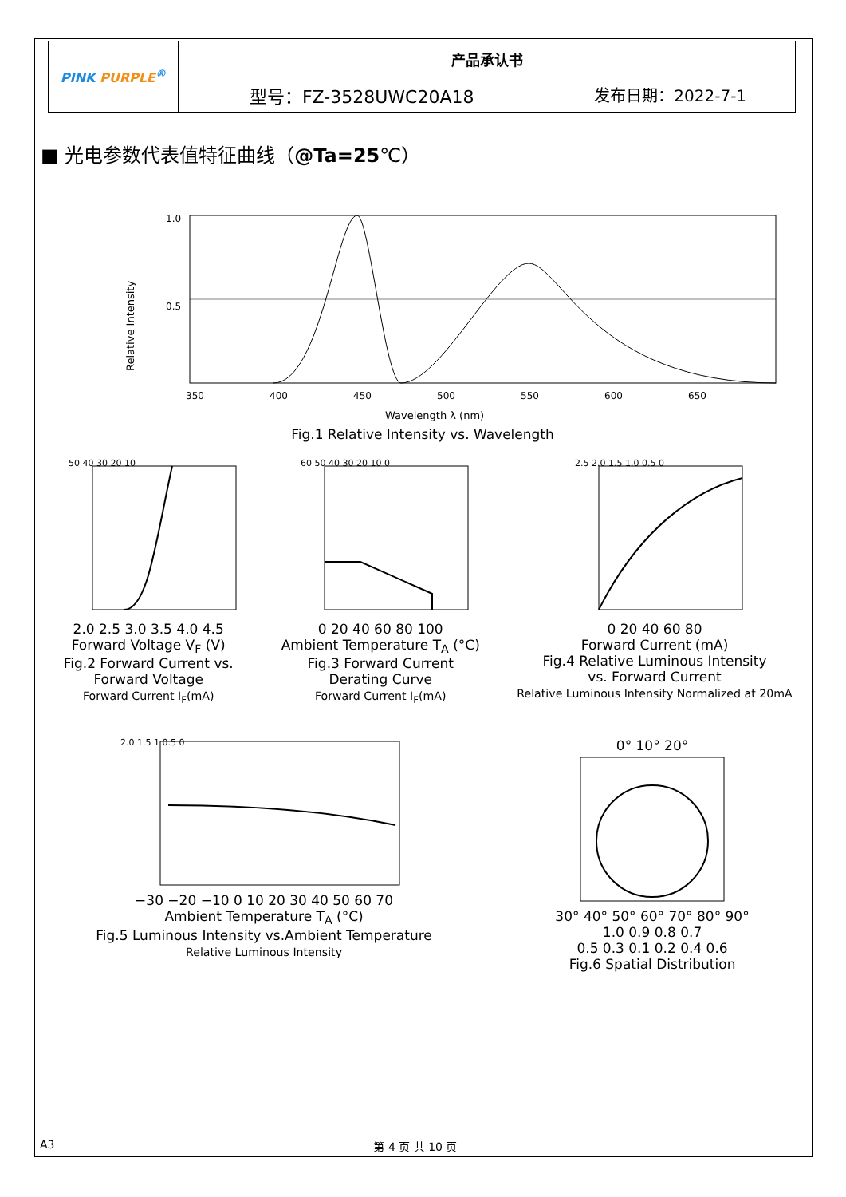| PINK PURPLE<sup>®</sup> | 产品承认书 | |
| | 型号：FZ-3528UWC20A18 | 发布日期：2022-7-1 |
■ 光电参数代表值特征曲线（@Ta=25℃）
Relative Intensity
1.0
0.5
350
400
450
500
550
600
650
Wavelength λ (nm)
Fig.1 Relative Intensity vs. Wavelength
50 40 30 20 10
2.0 2.5 3.0 3.5 4.0 4.5
Forward Voltage V<sub>F</sub> (V)
Fig.2 Forward Current vs.
Forward Voltage
Forward Current I<sub>F</sub>(mA)
60 50 40 30 20 10 0
0 20 40 60 80 100
Ambient Temperature T<sub>A</sub> (°C)
Fig.3 Forward Current
Derating Curve
Forward Current I<sub>F</sub>(mA)
2.5 2.0 1.5 1.0 0.5 0
0 20 40 60 80
Forward Current (mA)
Fig.4 Relative Luminous Intensity
vs. Forward Current
Relative Luminous Intensity Normalized at 20mA
2.0 1.5 1 0.5 0
−30 −20 −10 0 10 20 30 40 50 60 70
Ambient Temperature T<sub>A</sub> (°C)
Fig.5 Luminous Intensity vs.Ambient Temperature
Relative Luminous Intensity
0° 10° 20°
30° 40° 50° 60° 70° 80° 90°
1.0 0.9 0.8 0.7
0.5 0.3 0.1 0.2 0.4 0.6
Fig.6 Spatial Distribution
A3 第 4 页 共 10 页